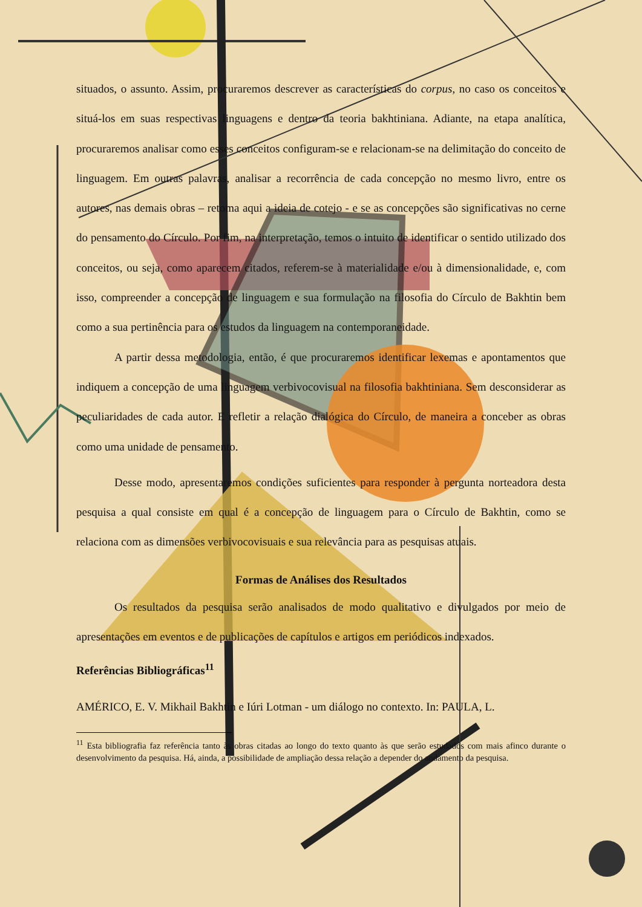situados, o assunto. Assim, procuraremos descrever as características do corpus, no caso os conceitos e situá-los em suas respectivas linguagens e dentro da teoria bakhtiniana. Adiante, na etapa analítica, procuraremos analisar como esses conceitos configuram-se e relacionam-se na delimitação do conceito de linguagem. Em outras palavras, analisar a recorrência de cada concepção no mesmo livro, entre os autores, nas demais obras – retoma aqui a ideia de cotejo - e se as concepções são significativas no cerne do pensamento do Círculo. Por fim, na interpretação, temos o intuito de identificar o sentido utilizado dos conceitos, ou seja, como aparecem citados, referem-se à materialidade e/ou à dimensionalidade, e, com isso, compreender a concepção de linguagem e sua formulação na filosofia do Círculo de Bakhtin bem como a sua pertinência para os estudos da linguagem na contemporaneidade.
A partir dessa metodologia, então, é que procuraremos identificar lexemas e apontamentos que indiquem a concepção de uma linguagem verbivocovisual na filosofia bakhtiniana. Sem desconsiderar as peculiaridades de cada autor. E refletir a relação dialógica do Círculo, de maneira a conceber as obras como uma unidade de pensamento.
Desse modo, apresentaremos condições suficientes para responder à pergunta norteadora desta pesquisa a qual consiste em qual é a concepção de linguagem para o Círculo de Bakhtin, como se relaciona com as dimensões verbivocovisuais e sua relevância para as pesquisas atuais.
Formas de Análises dos Resultados
Os resultados da pesquisa serão analisados de modo qualitativo e divulgados por meio de apresentações em eventos e de publicações de capítulos e artigos em periódicos indexados.
Referências Bibliográficas<sup>11</sup>
AMÉRICO, E. V. Mikhail Bakhtin e Iúri Lotman - um diálogo no contexto. In: PAULA, L.
<sup>11</sup> Esta bibliografia faz referência tanto às obras citadas ao longo do texto quanto às que serão estudados com mais afinco durante o desenvolvimento da pesquisa. Há, ainda, a possibilidade de ampliação dessa relação a depender do andamento da pesquisa.